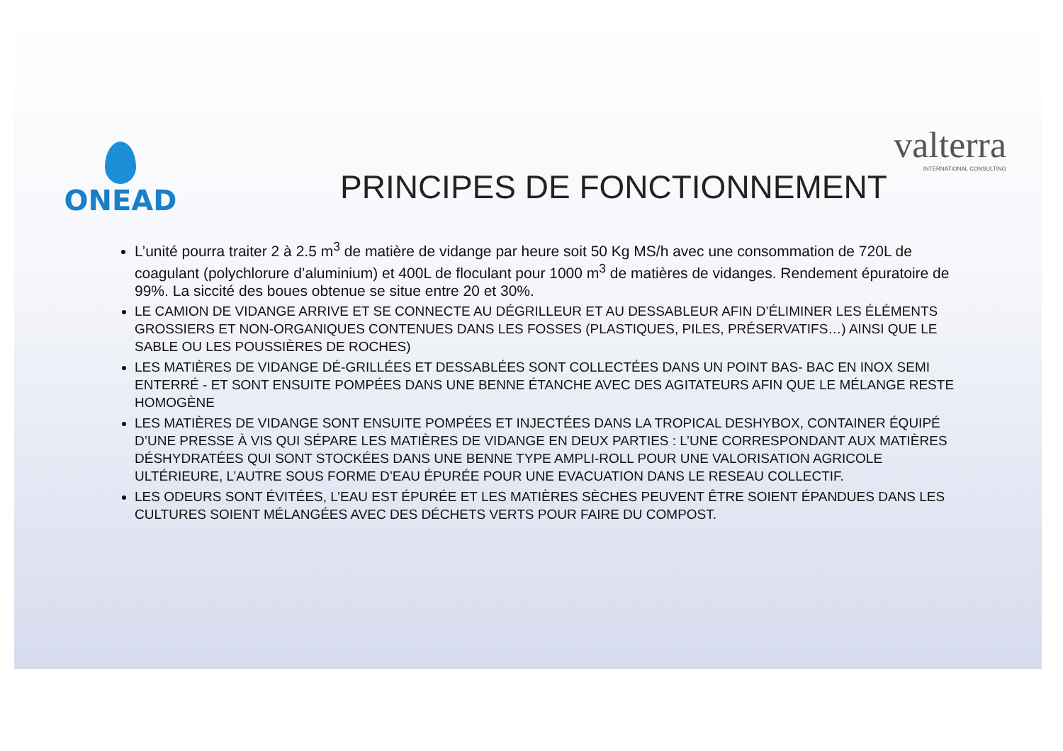valterra
INTERNATIONAL CONSULTING
ONEAD
PRINCIPES DE FONCTIONNEMENT
L’unité pourra traiter 2 à 2.5 m<sup>3</sup> de matière de vidange par heure soit 50 Kg MS/h avec une consommation de 720L de coagulant (polychlorure d’aluminium) et 400L de floculant pour 1000 m<sup>3</sup> de matières de vidanges. Rendement épuratoire de 99%. La siccité des boues obtenue se situe entre 20 et 30%.
LE CAMION DE VIDANGE ARRIVE ET SE CONNECTE AU DÉGRILLEUR ET AU DESSABLEUR AFIN D’ÉLIMINER LES ÉLÉMENTS GROSSIERS ET NON-ORGANIQUES CONTENUES DANS LES FOSSES (PLASTIQUES, PILES, PRÉSERVATIFS…) AINSI QUE LE SABLE OU LES POUSSIÈRES DE ROCHES)
LES MATIÈRES DE VIDANGE DÉ-GRILLÉES ET DESSABLÉES SONT COLLECTÉES DANS UN POINT BAS- BAC EN INOX SEMI ENTERRÉ - ET SONT ENSUITE POMPÉES DANS UNE BENNE ÉTANCHE AVEC DES AGITATEURS AFIN QUE LE MÉLANGE RESTE HOMOGÈNE
LES MATIÈRES DE VIDANGE SONT ENSUITE POMPÉES ET INJECTÉES DANS LA TROPICAL DESHYBOX, CONTAINER ÉQUIPÉ D’UNE PRESSE À VIS QUI SÉPARE LES MATIÈRES DE VIDANGE EN DEUX PARTIES : L’UNE CORRESPONDANT AUX MATIÈRES DÉSHYDRATÉES QUI SONT STOCKÉES DANS UNE BENNE TYPE AMPLI-ROLL POUR UNE VALORISATION AGRICOLE ULTÉRIEURE, L’AUTRE SOUS FORME D’EAU ÉPURÉE POUR UNE EVACUATION DANS LE RESEAU COLLECTIF.
LES ODEURS SONT ÉVITÉES, L’EAU EST ÉPURÉE ET LES MATIÈRES SÈCHES PEUVENT ÊTRE SOIENT ÉPANDUES DANS LES CULTURES SOIENT MÉLANGÉES AVEC DES DÉCHETS VERTS POUR FAIRE DU COMPOST.